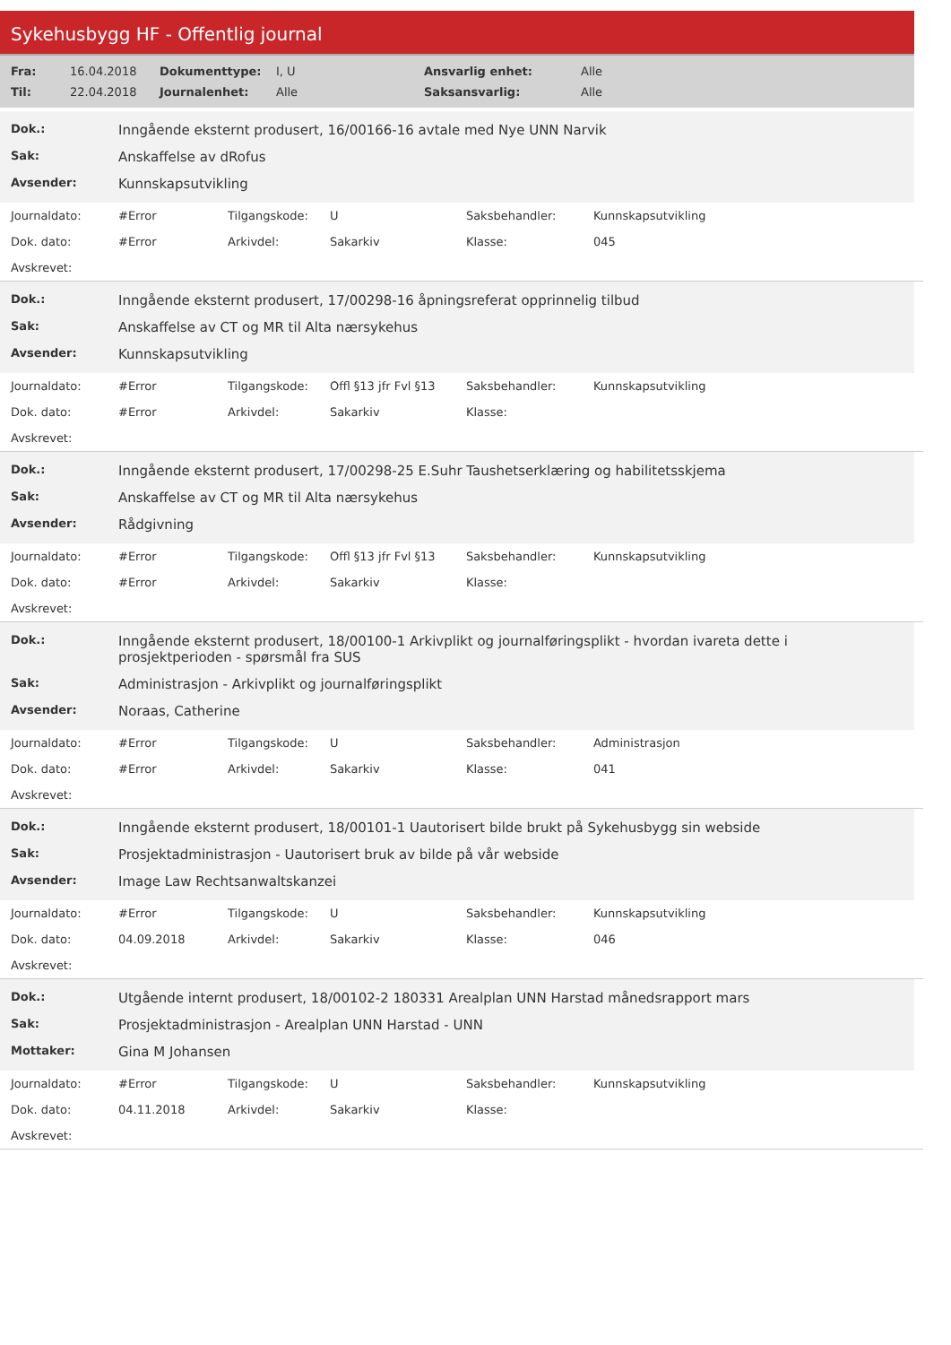Sykehusbygg HF - Offentlig journal
| Fra: | 16.04.2018 | Dokumenttype: | I, U | Ansvarlig enhet: | Alle |
| Til: | 22.04.2018 | Journalenhet: | Alle | Saksansvarlig: | Alle |
| Dok.: | Inngående eksternt produsert, 16/00166-16 avtale med Nye UNN Narvik |
| Sak: | Anskaffelse av dRofus |
| Avsender: | Kunnskapsutvikling |
| Journaldato: | #Error | Tilgangskode: | U | Saksbehandler: | Kunnskapsutvikling |
| Dok. dato: | #Error | Arkivdel: | Sakarkiv | Klasse: | 045 |
| Avskrevet: | | | | | |
| Dok.: | Inngående eksternt produsert, 17/00298-16 åpningsreferat opprinnelig tilbud |
| Sak: | Anskaffelse av CT og MR til Alta nærsykehus |
| Avsender: | Kunnskapsutvikling |
| Journaldato: | #Error | Tilgangskode: | Offl §13 jfr Fvl §13 | Saksbehandler: | Kunnskapsutvikling |
| Dok. dato: | #Error | Arkivdel: | Sakarkiv | Klasse: | |
| Avskrevet: | | | | | |
| Dok.: | Inngående eksternt produsert, 17/00298-25 E.Suhr Taushetserklæring og habilitetsskjema |
| Sak: | Anskaffelse av CT og MR til Alta nærsykehus |
| Avsender: | Rådgivning |
| Journaldato: | #Error | Tilgangskode: | Offl §13 jfr Fvl §13 | Saksbehandler: | Kunnskapsutvikling |
| Dok. dato: | #Error | Arkivdel: | Sakarkiv | Klasse: | |
| Avskrevet: | | | | | |
| Dok.: | Inngående eksternt produsert, 18/00100-1 Arkivplikt og journalføringsplikt - hvordan ivareta dette i prosjektperioden - spørsmål fra SUS |
| Sak: | Administrasjon - Arkivplikt og journalføringsplikt |
| Avsender: | Noraas, Catherine |
| Journaldato: | #Error | Tilgangskode: | U | Saksbehandler: | Administrasjon |
| Dok. dato: | #Error | Arkivdel: | Sakarkiv | Klasse: | 041 |
| Avskrevet: | | | | | |
| Dok.: | Inngående eksternt produsert, 18/00101-1 Uautorisert bilde brukt på Sykehusbygg sin webside |
| Sak: | Prosjektadministrasjon - Uautorisert bruk av bilde på vår webside |
| Avsender: | Image Law Rechtsanwaltskanzei |
| Journaldato: | #Error | Tilgangskode: | U | Saksbehandler: | Kunnskapsutvikling |
| Dok. dato: | 04.09.2018 | Arkivdel: | Sakarkiv | Klasse: | 046 |
| Avskrevet: | | | | | |
| Dok.: | Utgående internt produsert, 18/00102-2 180331 Arealplan UNN Harstad månedsrapport mars |
| Sak: | Prosjektadministrasjon - Arealplan UNN Harstad - UNN |
| Mottaker: | Gina M Johansen |
| Journaldato: | #Error | Tilgangskode: | U | Saksbehandler: | Kunnskapsutvikling |
| Dok. dato: | 04.11.2018 | Arkivdel: | Sakarkiv | Klasse: | |
| Avskrevet: | | | | | |